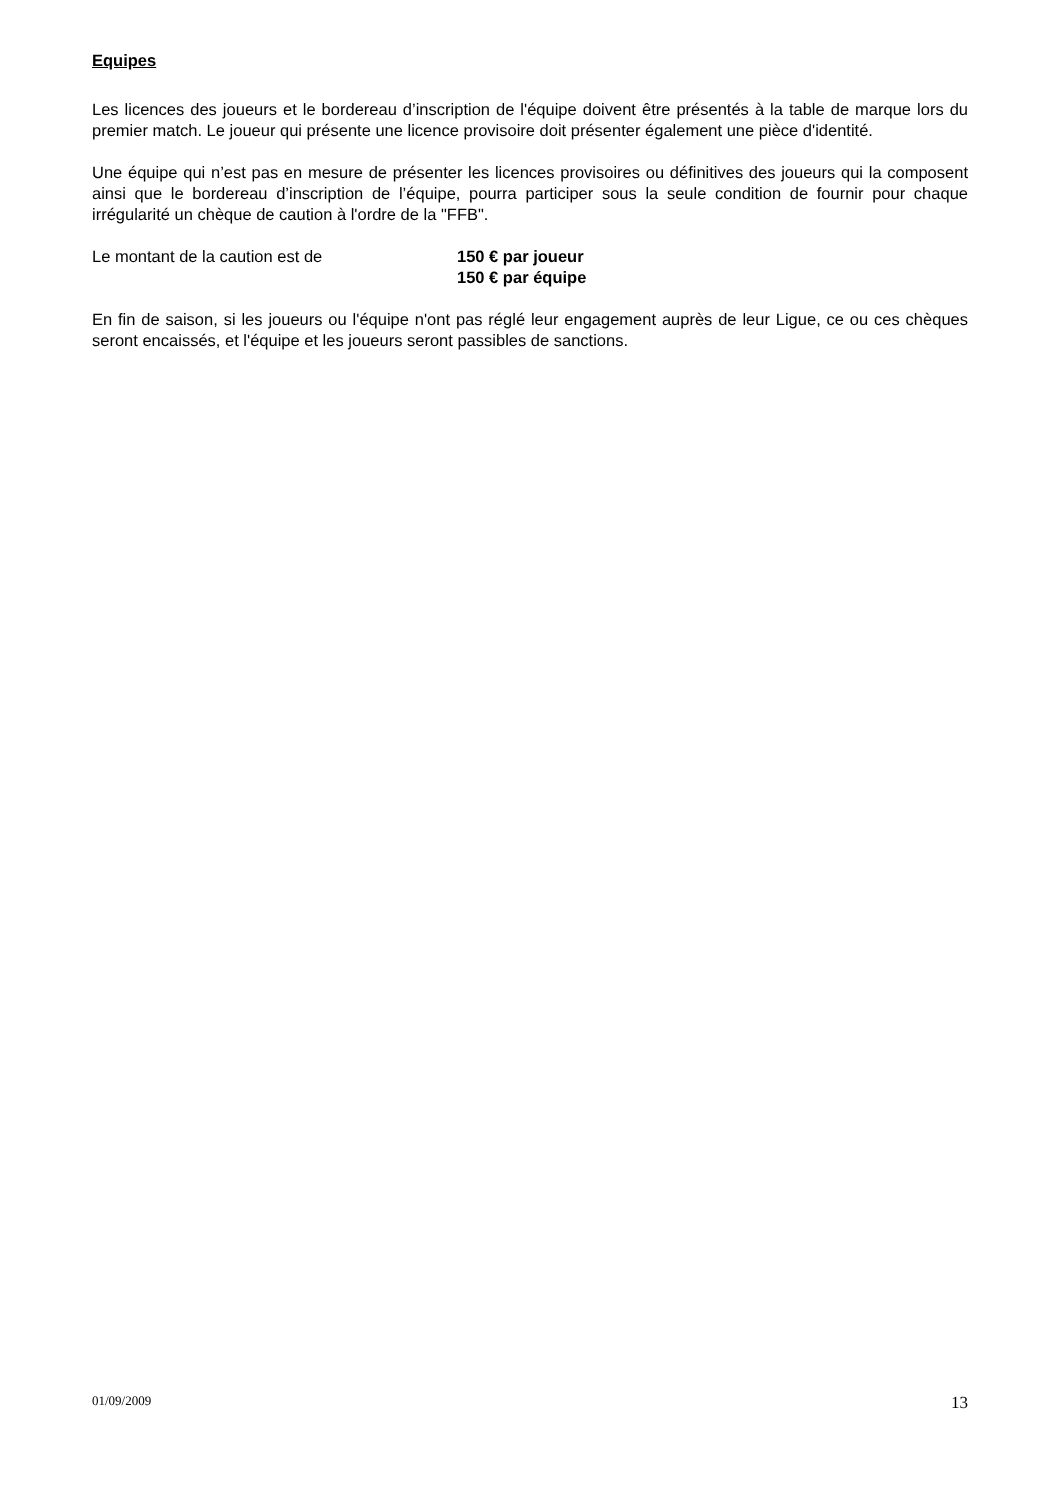Equipes
Les licences des joueurs et le bordereau d’inscription de l'équipe doivent être présentés à la table de marque lors du premier match. Le joueur qui présente une licence provisoire doit présenter également une pièce d'identité.
Une équipe qui n’est pas en mesure de présenter les licences provisoires ou définitives des joueurs qui la composent ainsi que le bordereau d’inscription de l’équipe, pourra participer sous la seule condition de fournir pour chaque irrégularité un chèque de caution à l'ordre de la "FFB".
Le montant de la caution est de 150 € par joueur
150 € par équipe
En fin de saison, si les joueurs ou l'équipe n'ont pas réglé leur engagement auprès de leur Ligue, ce ou ces chèques seront encaissés, et l'équipe et les joueurs seront passibles de sanctions.
01/09/2009 13